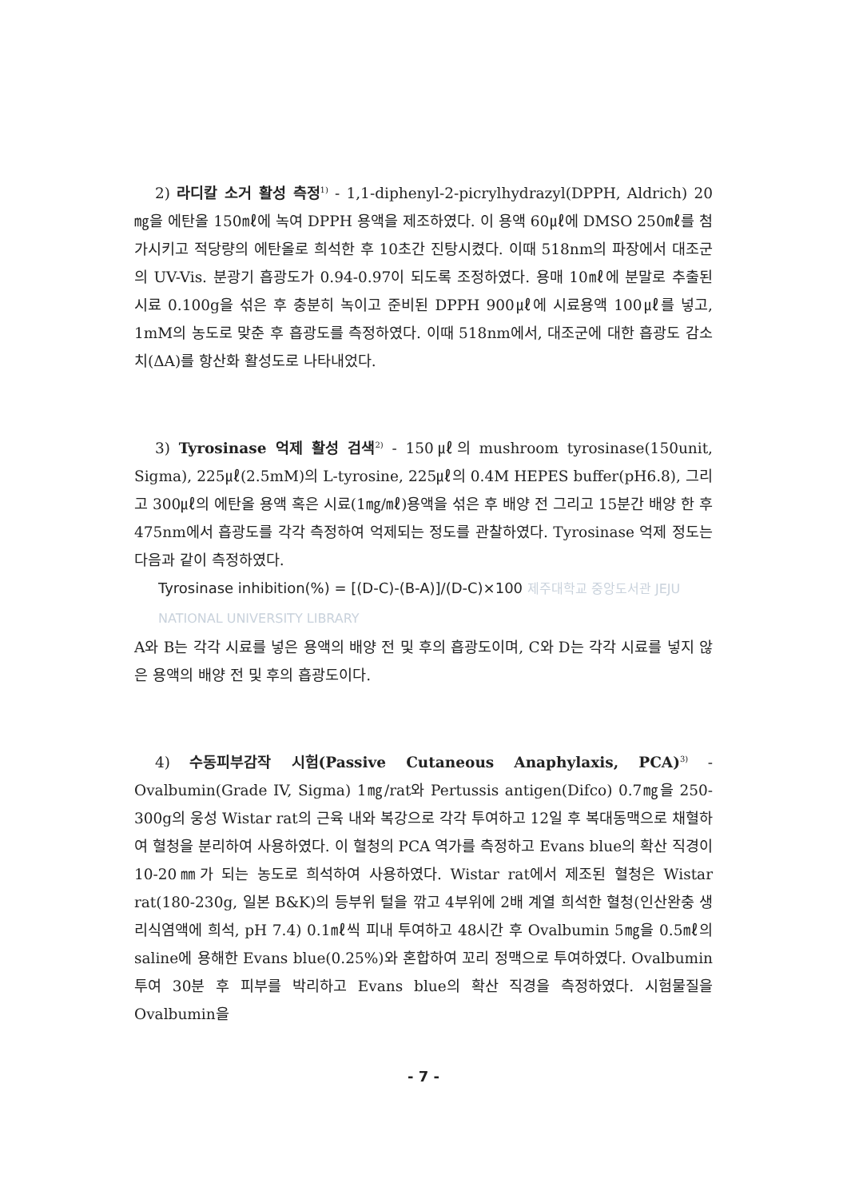2) 라디칼 소거 활성 측정<sup>1)</sup> - 1,1-diphenyl-2-picrylhydrazyl(DPPH, Aldrich) 20㎎을 에탄올 150㎖에 녹여 DPPH 용액을 제조하였다. 이 용액 60㎕에 DMSO 250㎖를 첨가시키고 적당량의 에탄올로 희석한 후 10초간 진탕시켰다. 이때 518nm의 파장에서 대조군의 UV-Vis. 분광기 흡광도가 0.94-0.97이 되도록 조정하였다. 용매 10㎖에 분말로 추출된 시료 0.100g을 섞은 후 충분히 녹이고 준비된 DPPH 900㎕에 시료용액 100㎕를 넣고, 1mM의 농도로 맞춘 후 흡광도를 측정하였다. 이때 518nm에서, 대조군에 대한 흡광도 감소치(ΔA)를 항산화 활성도로 나타내었다.
3) Tyrosinase 억제 활성 검색<sup>2)</sup> - 150㎕의 mushroom tyrosinase(150unit, Sigma), 225㎕(2.5mM)의 L-tyrosine, 225㎕의 0.4M HEPES buffer(pH6.8), 그리고 300㎕의 에탄올 용액 혹은 시료(1㎎/㎖)용액을 섞은 후 배양 전 그리고 15분간 배양 한 후 475nm에서 흡광도를 각각 측정하여 억제되는 정도를 관찰하였다. Tyrosinase 억제 정도는 다음과 같이 측정하였다.
Tyrosinase inhibition(%) = [(D-C)-(B-A)]/(D-C)×100 제주대학교 중앙도서관 JEJU NATIONAL UNIVERSITY LIBRARY
A와 B는 각각 시료를 넣은 용액의 배양 전 및 후의 흡광도이며, C와 D는 각각 시료를 넣지 않은 용액의 배양 전 및 후의 흡광도이다.
4) 수동피부감작 시험(Passive Cutaneous Anaphylaxis, PCA)<sup>3)</sup> - Ovalbumin(Grade IV, Sigma) 1㎎/rat와 Pertussis antigen(Difco) 0.7㎎을 250-300g의 웅성 Wistar rat의 근육 내와 복강으로 각각 투여하고 12일 후 복대동맥으로 채혈하여 혈청을 분리하여 사용하였다. 이 혈청의 PCA 역가를 측정하고 Evans blue의 확산 직경이 10-20㎜가 되는 농도로 희석하여 사용하였다. Wistar rat에서 제조된 혈청은 Wistar rat(180-230g, 일본 B&K)의 등부위 털을 깎고 4부위에 2배 계열 희석한 혈청(인산완충 생리식염액에 희석, pH 7.4) 0.1㎖씩 피내 투여하고 48시간 후 Ovalbumin 5㎎을 0.5㎖의 saline에 용해한 Evans blue(0.25%)와 혼합하여 꼬리 정맥으로 투여하였다. Ovalbumin 투여 30분 후 피부를 박리하고 Evans blue의 확산 직경을 측정하였다. 시험물질을 Ovalbumin을
- 7 -